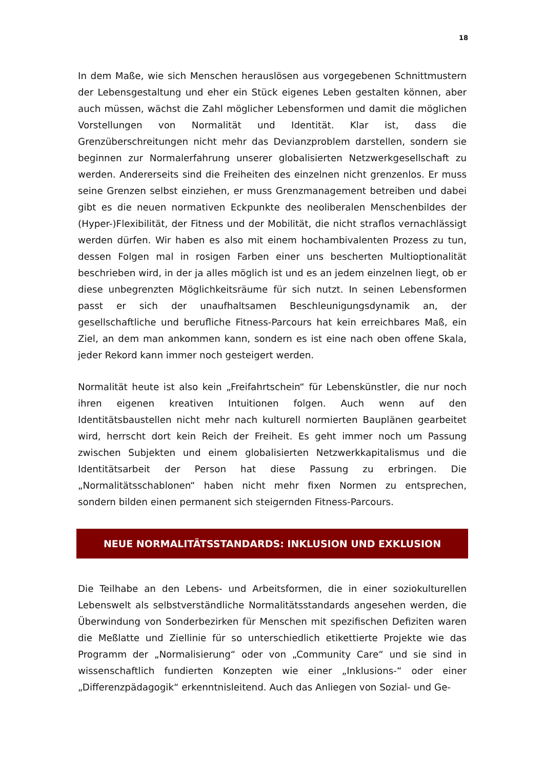18
In dem Maße, wie sich Menschen herauslösen aus vorgegebenen Schnittmustern der Lebensgestaltung und eher ein Stück eigenes Leben gestalten können, aber auch müssen, wächst die Zahl möglicher Lebensformen und damit die möglichen Vorstellungen von Normalität und Identität. Klar ist, dass die Grenzüberschreitungen nicht mehr das Devianzproblem darstellen, sondern sie beginnen zur Normalerfahrung unserer globalisierten Netzwerkgesellschaft zu werden. Andererseits sind die Freiheiten des einzelnen nicht grenzenlos. Er muss seine Grenzen selbst einziehen, er muss Grenzmanagement betreiben und dabei gibt es die neuen normativen Eckpunkte des neoliberalen Menschenbildes der (Hyper-)Flexibilität, der Fitness und der Mobilität, die nicht straflos vernachlässigt werden dürfen. Wir haben es also mit einem hochambivalenten Prozess zu tun, dessen Folgen mal in rosigen Farben einer uns bescherten Multioptionalität beschrieben wird, in der ja alles möglich ist und es an jedem einzelnen liegt, ob er diese unbegrenzten Möglichkeitsräume für sich nutzt. In seinen Lebensformen passt er sich der unaufhaltsamen Beschleunigungsdynamik an, der gesellschaftliche und berufliche Fitness-Parcours hat kein erreichbares Maß, ein Ziel, an dem man ankommen kann, sondern es ist eine nach oben offene Skala, jeder Rekord kann immer noch gesteigert werden.
Normalität heute ist also kein „Freifahrtschein“ für Lebenskünstler, die nur noch ihren eigenen kreativen Intuitionen folgen. Auch wenn auf den Identitätsbaustellen nicht mehr nach kulturell normierten Bauplänen gearbeitet wird, herrscht dort kein Reich der Freiheit. Es geht immer noch um Passung zwischen Subjekten und einem globalisierten Netzwerkkapitalismus und die Identitätsarbeit der Person hat diese Passung zu erbringen. Die „Normalitätsschablonen“ haben nicht mehr fixen Normen zu entsprechen, sondern bilden einen permanent sich steigernden Fitness-Parcours.
NEUE NORMALITÄTSSTANDARDS: INKLUSION UND EXKLUSION
Die Teilhabe an den Lebens- und Arbeitsformen, die in einer soziokulturellen Lebenswelt als selbstverständliche Normalitätsstandards angesehen werden, die Überwindung von Sonderbezirken für Menschen mit spezifischen Defiziten waren die Meßlatte und Ziellinie für so unterschiedlich etikettierte Projekte wie das Programm der „Normalisierung“ oder von „Community Care“ und sie sind in wissenschaftlich fundierten Konzepten wie einer „Inklusions-“ oder einer „Differenzpädagogik“ erkenntnisleitend. Auch das Anliegen von Sozial- und Ge-